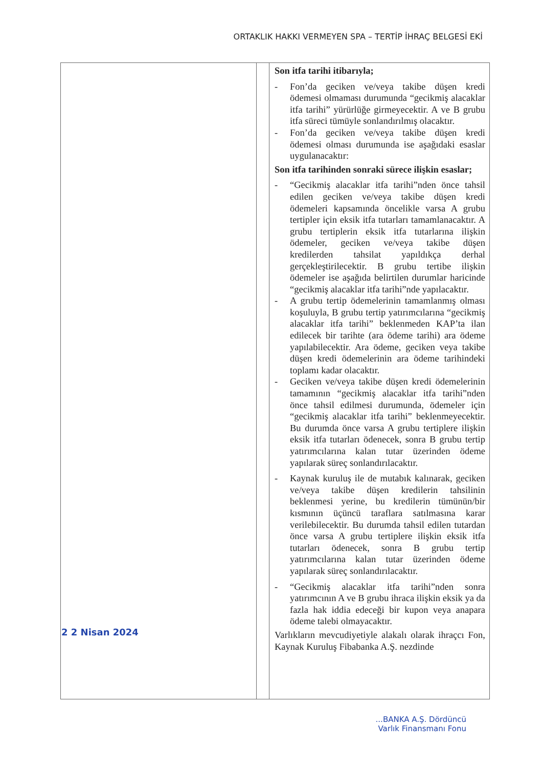ORTAKLIK HAKKI VERMEYEN SPA – TERTİP İHRAÇ BELGESİ EKİ
| 2 2 Nisan 2024 | | Son itfa tarihi itibarıyla; - Fon’da geciken ve/veya takibe düşen kredi ödemesi olmaması durumunda “gecikmiş alacaklar itfa tarihi” yürürlüğe girmeyecektir. A ve B grubu itfa süreci tümüyle sonlandırılmış olacaktır. - Fon’da geciken ve/veya takibe düşen kredi ödemesi olması durumunda ise aşağıdaki esaslar uygulanacaktır: Son itfa tarihinden sonraki sürece ilişkin esaslar; - “Gecikmiş alacaklar itfa tarihi”nden önce tahsil edilen geciken ve/veya takibe düşen kredi ödemeleri kapsamında öncelikle varsa A grubu tertipler için eksik itfa tutarları tamamlanacaktır. A grubu tertiplerin eksik itfa tutarlarına ilişkin ödemeler, geciken ve/veya takibe düşen kredilerden tahsilat yapıldıkça derhal gerçekleştirilecektir. B grubu tertibe ilişkin ödemeler ise aşağıda belirtilen durumlar haricinde “gecikmiş alacaklar itfa tarihi”nde yapılacaktır. - A grubu tertip ödemelerinin tamamlanmış olması koşuluyla, B grubu tertip yatırımcılarına “gecikmiş alacaklar itfa tarihi” beklenmeden KAP’ta ilan edilecek bir tarihte (ara ödeme tarihi) ara ödeme yapılabilecektir. Ara ödeme, geciken veya takibe düşen kredi ödemelerinin ara ödeme tarihindeki toplamı kadar olacaktır. - Geciken ve/veya takibe düşen kredi ödemelerinin tamamının “gecikmiş alacaklar itfa tarihi”nden önce tahsil edilmesi durumunda, ödemeler için “gecikmiş alacaklar itfa tarihi” beklenmeyecektir. Bu durumda önce varsa A grubu tertiplere ilişkin eksik itfa tutarları ödenecek, sonra B grubu tertip yatırımcılarına kalan tutar üzerinden ödeme yapılarak süreç sonlandırılacaktır. - Kaynak kuruluş ile de mutabık kalınarak, geciken ve/veya takibe düşen kredilerin tahsilinin beklenmesi yerine, bu kredilerin tümünün/bir kısmının üçüncü taraflara satılmasına karar verilebilecektir. Bu durumda tahsil edilen tutardan önce varsa A grubu tertiplere ilişkin eksik itfa tutarları ödenecek, sonra B grubu tertip yatırımcılarına kalan tutar üzerinden ödeme yapılarak süreç sonlandırılacaktır. - “Gecikmiş alacaklar itfa tarihi”nden sonra yatırımcının A ve B grubu ihraca ilişkin eksik ya da fazla hak iddia edeceği bir kupon veya anapara ödeme talebi olmayacaktır. Varlıkların mevcudiyetiyle alakalı olarak ihraçcı Fon, Kaynak Kuruluş Fibabanka A.Ş. nezdinde |
...BANKA A.Ş. Dördüncü
Varlık Finansmanı Fonu